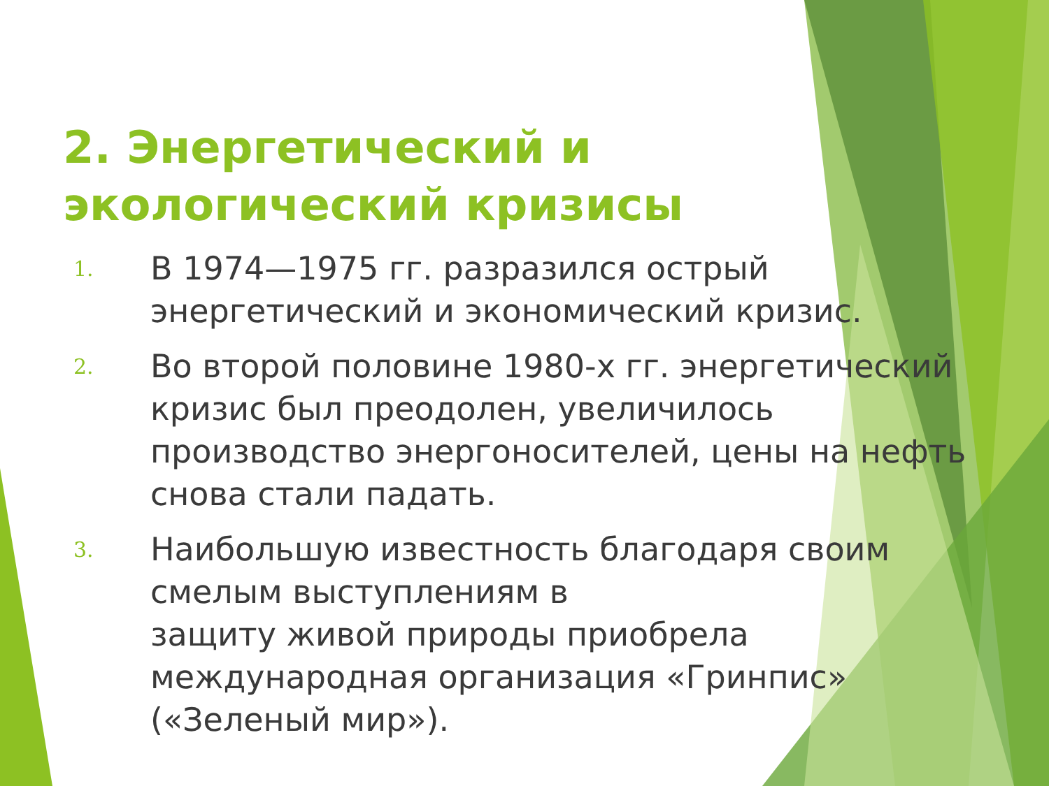2. Энергетический и экологический кризисы
1. В 1974—1975 гг. разразился острый энергетический и экономический кризис.
2. Во второй половине 1980-х гг. энергетический кризис был преодолен, увеличилось производство энергоносителей, цены на нефть снова стали падать.
3. Наибольшую известность благодаря своим смелым выступлениям в
защиту живой природы приобрела международная организация «Гринпис»
(«Зеленый мир»).